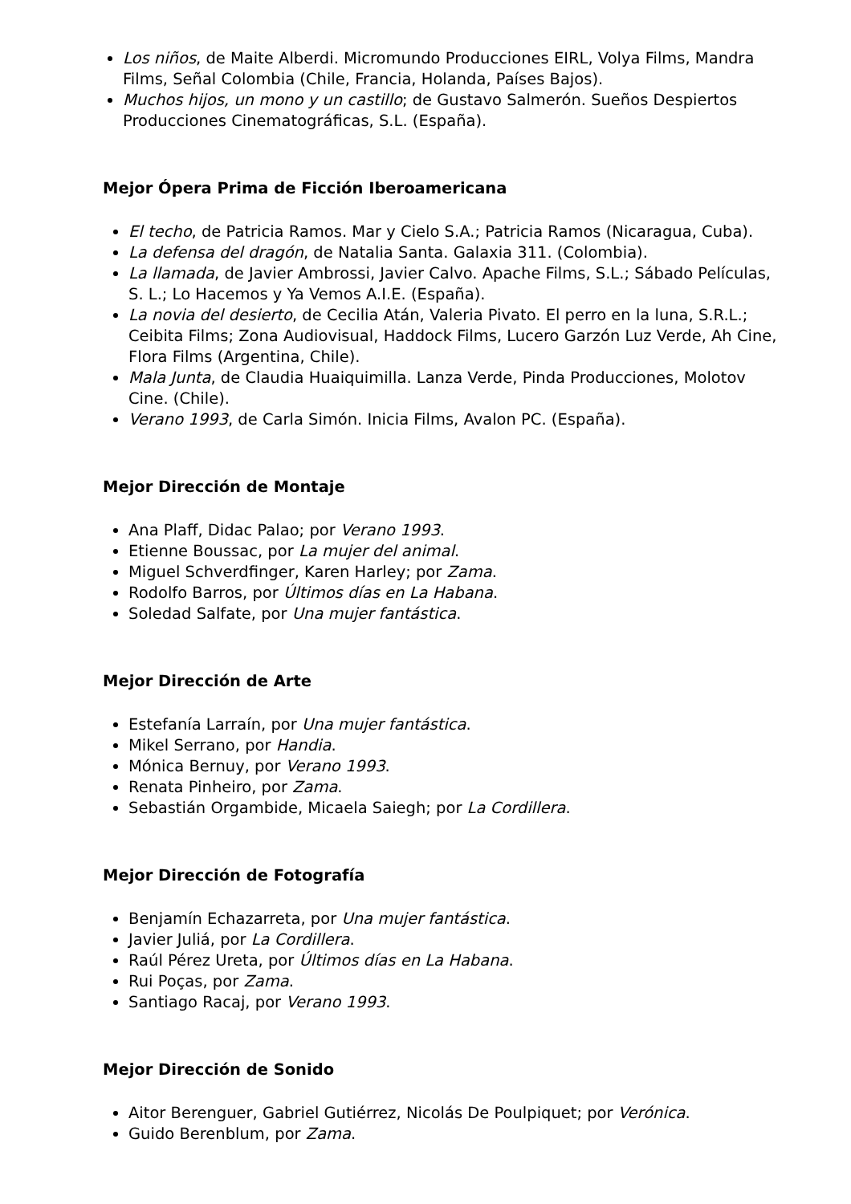Los niños, de Maite Alberdi. Micromundo Producciones EIRL, Volya Films, Mandra Films, Señal Colombia (Chile, Francia, Holanda, Países Bajos).
Muchos hijos, un mono y un castillo; de Gustavo Salmerón. Sueños Despiertos Producciones Cinematográficas, S.L. (España).
Mejor Ópera Prima de Ficción Iberoamericana
El techo, de Patricia Ramos. Mar y Cielo S.A.; Patricia Ramos (Nicaragua, Cuba).
La defensa del dragón, de Natalia Santa. Galaxia 311. (Colombia).
La llamada, de Javier Ambrossi, Javier Calvo. Apache Films, S.L.; Sábado Películas, S. L.; Lo Hacemos y Ya Vemos A.I.E. (España).
La novia del desierto, de Cecilia Atán, Valeria Pivato. El perro en la luna, S.R.L.; Ceibita Films; Zona Audiovisual, Haddock Films, Lucero Garzón Luz Verde, Ah Cine, Flora Films (Argentina, Chile).
Mala Junta, de Claudia Huaiquimilla. Lanza Verde, Pinda Producciones, Molotov Cine. (Chile).
Verano 1993, de Carla Simón. Inicia Films, Avalon PC. (España).
Mejor Dirección de Montaje
Ana Plaff, Didac Palao; por Verano 1993.
Etienne Boussac, por La mujer del animal.
Miguel Schverdfinger, Karen Harley; por Zama.
Rodolfo Barros, por Últimos días en La Habana.
Soledad Salfate, por Una mujer fantástica.
Mejor Dirección de Arte
Estefanía Larraín, por Una mujer fantástica.
Mikel Serrano, por Handia.
Mónica Bernuy, por Verano 1993.
Renata Pinheiro, por Zama.
Sebastián Orgambide, Micaela Saiegh; por La Cordillera.
Mejor Dirección de Fotografía
Benjamín Echazarreta, por Una mujer fantástica.
Javier Juliá, por La Cordillera.
Raúl Pérez Ureta, por Últimos días en La Habana.
Rui Poças, por Zama.
Santiago Racaj, por Verano 1993.
Mejor Dirección de Sonido
Aitor Berenguer, Gabriel Gutiérrez, Nicolás De Poulpiquet; por Verónica.
Guido Berenblum, por Zama.